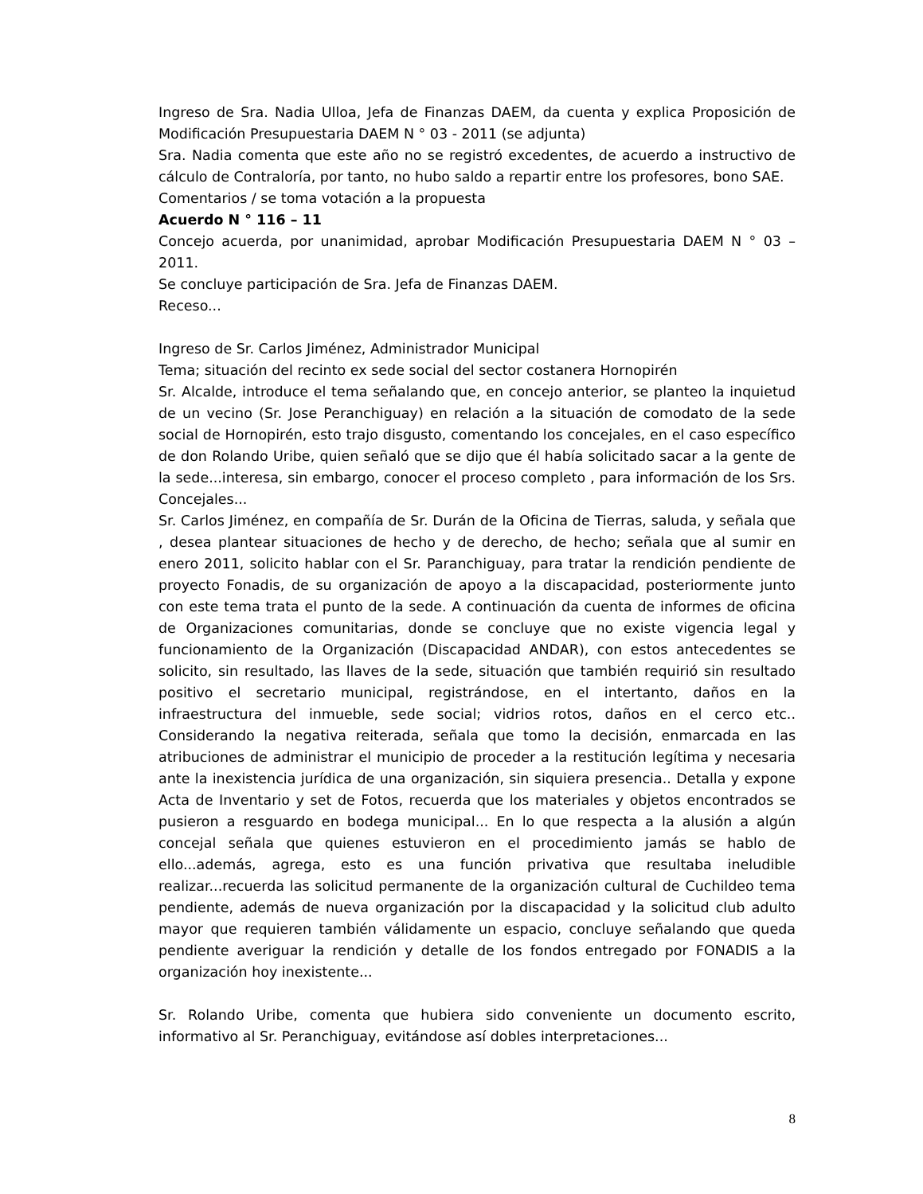Ingreso de Sra. Nadia Ulloa, Jefa de Finanzas DAEM, da cuenta y explica Proposición de Modificación Presupuestaria DAEM N ° 03 - 2011 (se adjunta)
Sra. Nadia comenta que este año no se registró excedentes, de acuerdo a instructivo de cálculo de Contraloría, por tanto, no hubo saldo a repartir entre los profesores, bono SAE.
Comentarios / se toma votación a la propuesta
Acuerdo N ° 116 – 11
Concejo acuerda, por unanimidad, aprobar Modificación Presupuestaria DAEM N ° 03 – 2011.
Se concluye participación de Sra. Jefa de Finanzas DAEM.
Receso...
Ingreso de Sr. Carlos Jiménez, Administrador Municipal
Tema; situación del recinto ex sede social del sector costanera Hornopirén
Sr. Alcalde, introduce el tema señalando que, en concejo anterior, se planteo la inquietud de un vecino (Sr. Jose Peranchiguay) en relación a la situación de comodato de la sede social de Hornopirén, esto trajo disgusto, comentando los concejales, en el caso específico de don Rolando Uribe, quien señaló que se dijo que él había solicitado sacar a la gente de la sede...interesa, sin embargo, conocer el proceso completo , para información de los Srs. Concejales...
Sr. Carlos Jiménez, en compañía de Sr. Durán de la Oficina de Tierras, saluda, y señala que , desea plantear situaciones de hecho y de derecho, de hecho; señala que al sumir en enero 2011, solicito hablar con el Sr. Paranchiguay, para tratar la rendición pendiente de proyecto Fonadis, de su organización de apoyo a la discapacidad, posteriormente junto con este tema trata el punto de la sede. A continuación da cuenta de informes de oficina de Organizaciones comunitarias, donde se concluye que no existe vigencia legal y funcionamiento de la Organización (Discapacidad ANDAR), con estos antecedentes se solicito, sin resultado, las llaves de la sede, situación que también requirió sin resultado positivo el secretario municipal, registrándose, en el intertanto, daños en la infraestructura del inmueble, sede social; vidrios rotos, daños en el cerco etc.. Considerando la negativa reiterada, señala que tomo la decisión, enmarcada en las atribuciones de administrar el municipio de proceder a la restitución legítima y necesaria ante la inexistencia jurídica de una organización, sin siquiera presencia.. Detalla y expone Acta de Inventario y set de Fotos, recuerda que los materiales y objetos encontrados se pusieron a resguardo en bodega municipal... En lo que respecta a la alusión a algún concejal señala que quienes estuvieron en el procedimiento jamás se hablo de ello...además, agrega, esto es una función privativa que resultaba ineludible realizar...recuerda las solicitud permanente de la organización cultural de Cuchildeo tema pendiente, además de nueva organización por la discapacidad y la solicitud club adulto mayor que requieren también válidamente un espacio, concluye señalando que queda pendiente averiguar la rendición y detalle de los fondos entregado por FONADIS a la organización hoy inexistente...
Sr. Rolando Uribe, comenta que hubiera sido conveniente un documento escrito, informativo al Sr. Peranchiguay, evitándose así dobles interpretaciones...
8